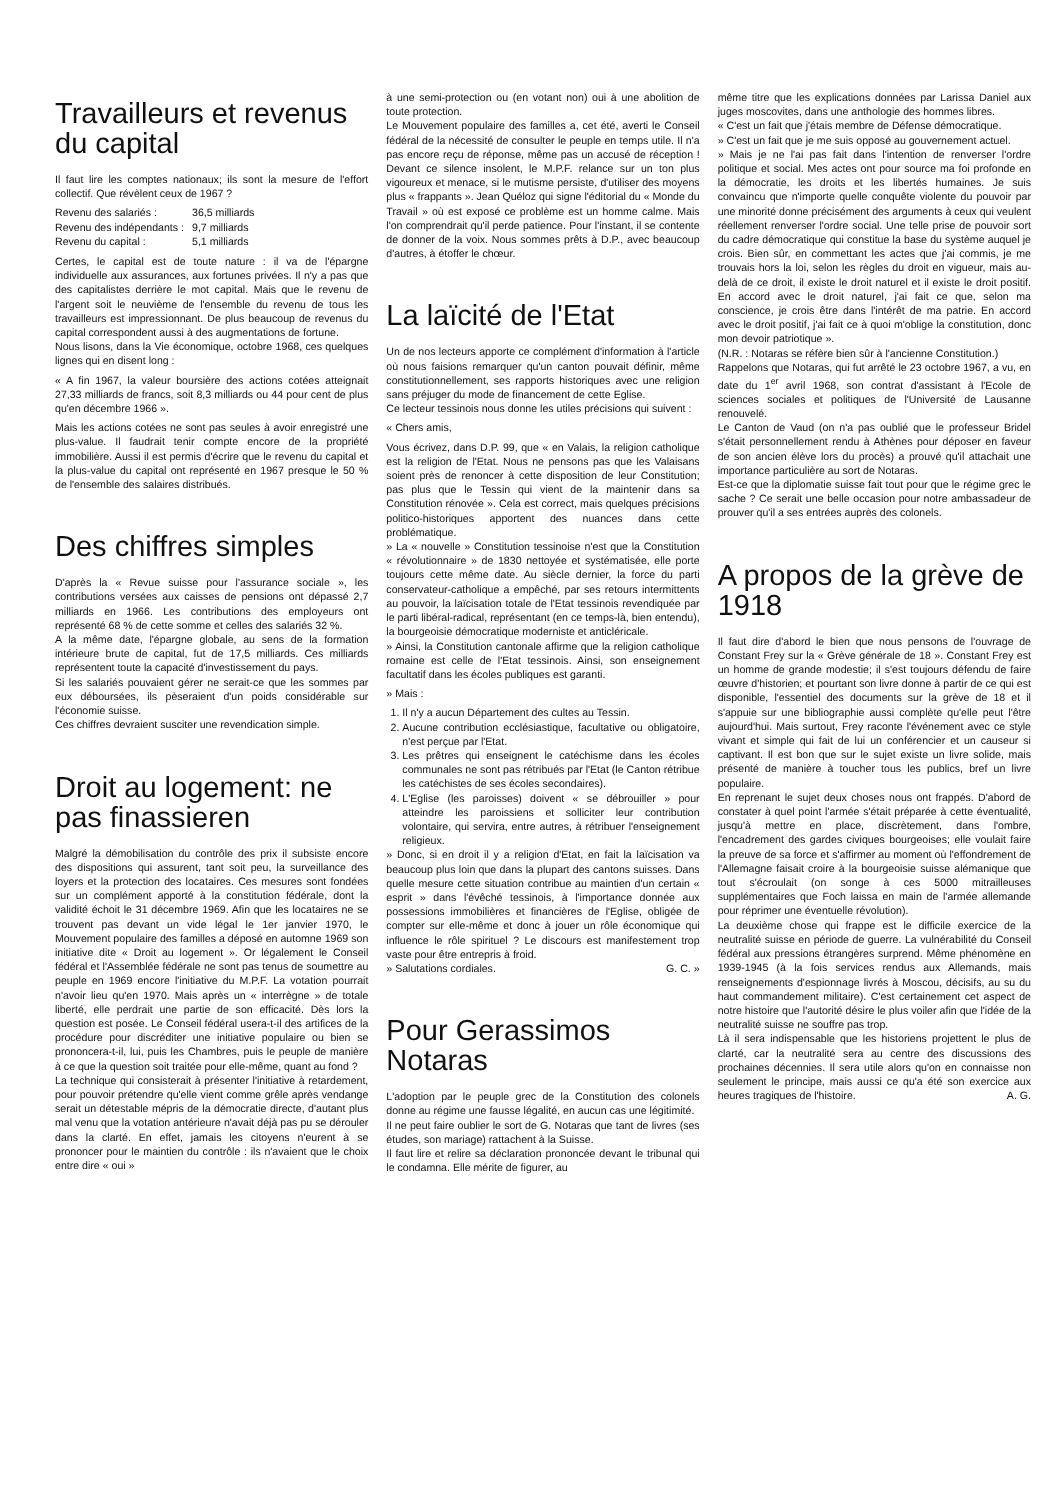Travailleurs et revenus du capital
Il faut lire les comptes nationaux; ils sont la mesure de l'effort collectif. Que révèlent ceux de 1967 ?
| Revenu des salariés : | 36,5 milliards |
| Revenu des indépendants : | 9,7 milliards |
| Revenu du capital : | 5,1 milliards |
Certes, le capital est de toute nature : il va de l'épargne individuelle aux assurances, aux fortunes privées. Il n'y a pas que des capitalistes derrière le mot capital. Mais que le revenu de l'argent soit le neuvième de l'ensemble du revenu de tous les travailleurs est impressionnant. De plus beaucoup de revenus du capital correspondent aussi à des augmentations de fortune.
Nous lisons, dans la Vie économique, octobre 1968, ces quelques lignes qui en disent long :
« A fin 1967, la valeur boursière des actions cotées atteignait 27,33 milliards de francs, soit 8,3 milliards ou 44 pour cent de plus qu'en décembre 1966 ».
Mais les actions cotées ne sont pas seules à avoir enregistré une plus-value. Il faudrait tenir compte encore de la propriété immobilière. Aussi il est permis d'écrire que le revenu du capital et la plus-value du capital ont représenté en 1967 presque le 50 % de l'ensemble des salaires distribués.
Des chiffres simples
D'après la « Revue suisse pour l'assurance sociale », les contributions versées aux caisses de pensions ont dépassé 2,7 milliards en 1966. Les contributions des employeurs ont représenté 68 % de cette somme et celles des salariés 32 %.
A la même date, l'épargne globale, au sens de la formation intérieure brute de capital, fut de 17,5 milliards. Ces milliards représentent toute la capacité d'investissement du pays.
Si les salariés pouvaient gérer ne serait-ce que les sommes par eux déboursées, ils pèseraient d'un poids considérable sur l'économie suisse.
Ces chiffres devraient susciter une revendication simple.
Droit au logement: ne pas finassieren
Malgré la démobilisation du contrôle des prix il subsiste encore des dispositions qui assurent, tant soit peu, la surveillance des loyers et la protection des locataires. Ces mesures sont fondées sur un complément apporté à la constitution fédérale, dont la validité échoit le 31 décembre 1969. Afin que les locataires ne se trouvent pas devant un vide légal le 1er janvier 1970, le Mouvement populaire des familles a déposé en automne 1969 son initiative dite « Droit au logement ». Or légalement le Conseil fédéral et l'Assemblée fédérale ne sont pas tenus de soumettre au peuple en 1969 encore l'initiative du M.P.F. La votation pourrait n'avoir lieu qu'en 1970. Mais après un « interrègne » de totale liberté, elle perdrait une partie de son efficacité. Dès lors la question est posée. Le Conseil fédéral usera-t-il des artifices de la procédure pour discréditer une initiative populaire ou bien se prononcera-t-il, lui, puis les Chambres, puis le peuple de manière à ce que la question soit traitée pour elle-même, quant au fond ?
La technique qui consisterait à présenter l'initiative à retardement, pour pouvoir prétendre qu'elle vient comme grêle après vendange serait un détestable mépris de la démocratie directe, d'autant plus mal venu que la votation antérieure n'avait déjà pas pu se dérouler dans la clarté. En effet, jamais les citoyens n'eurent à se prononcer pour le maintien du contrôle : ils n'avaient que le choix entre dire « oui »
à une semi-protection ou (en votant non) oui à une abolition de toute protection.
Le Mouvement populaire des familles a, cet été, averti le Conseil fédéral de la nécessité de consulter le peuple en temps utile. Il n'a pas encore reçu de réponse, même pas un accusé de réception ! Devant ce silence insolent, le M.P.F. relance sur un ton plus vigoureux et menace, si le mutisme persiste, d'utiliser des moyens plus « frappants ». Jean Quéloz qui signe l'éditorial du « Monde du Travail » où est exposé ce problème est un homme calme. Mais l'on comprendrait qu'il perde patience. Pour l'instant, il se contente de donner de la voix. Nous sommes prêts à D.P., avec beaucoup d'autres, à étoffer le chœur.
La laïcité de l'Etat
Un de nos lecteurs apporte ce complément d'information à l'article où nous faisions remarquer qu'un canton pouvait définir, même constitutionnellement, ses rapports historiques avec une religion sans préjuger du mode de financement de cette Eglise.
Ce lecteur tessinois nous donne les utiles précisions qui suivent :
« Chers amis,
Vous écrivez, dans D.P. 99, que « en Valais, la religion catholique est la religion de l'Etat. Nous ne pensons pas que les Valaisans soient près de renoncer à cette disposition de leur Constitution; pas plus que le Tessin qui vient de la maintenir dans sa Constitution rénovée ». Cela est correct, mais quelques précisions politico-historiques apportent des nuances dans cette problématique.
» La « nouvelle » Constitution tessinoise n'est que la Constitution « révolutionnaire » de 1830 nettoyée et systématisée, elle porte toujours cette même date. Au siècle dernier, la force du parti conservateur-catholique a empêché, par ses retours intermittents au pouvoir, la laïcisation totale de l'Etat tessinois revendiquée par le parti libéral-radical, représentant (en ce temps-là, bien entendu), la bourgeoisie démocratique moderniste et anticléricale.
» Ainsi, la Constitution cantonale affirme que la religion catholique romaine est celle de l'Etat tessinois. Ainsi, son enseignement facultatif dans les écoles publiques est garanti.
» Mais :
1. Il n'y a aucun Département des cultes au Tessin.
2. Aucune contribution ecclésiastique, facultative ou obligatoire, n'est perçue par l'Etat.
3. Les prêtres qui enseignent le catéchisme dans les écoles communales ne sont pas rétribués par l'Etat (le Canton rétribue les catéchistes de ses écoles secondaires).
4. L'Eglise (les paroisses) doivent « se débrouiller » pour atteindre les paroissiens et solliciter leur contribution volontaire, qui servira, entre autres, à rétribuer l'enseignement religieux.
» Donc, si en droit il y a religion d'Etat, en fait la laïcisation va beaucoup plus loin que dans la plupart des cantons suisses. Dans quelle mesure cette situation contribue au maintien d'un certain « esprit » dans l'évêché tessinois, à l'importance donnée aux possessions immobilières et financières de l'Eglise, obligée de compter sur elle-même et donc à jouer un rôle économique qui influence le rôle spirituel ? Le discours est manifestement trop vaste pour être entrepris à froid.
» Salutations cordiales. G. C. »
Pour Gerassimos Notaras
L'adoption par le peuple grec de la Constitution des colonels donne au régime une fausse légalité, en aucun cas une légitimité.
Il ne peut faire oublier le sort de G. Notaras que tant de livres (ses études, son mariage) rattachent à la Suisse.
Il faut lire et relire sa déclaration prononcée devant le tribunal qui le condamna. Elle mérite de figurer, au
même titre que les explications données par Larissa Daniel aux juges moscovites, dans une anthologie des hommes libres.
« C'est un fait que j'étais membre de Défense démocratique.
» C'est un fait que je me suis opposé au gouvernement actuel.
» Mais je ne l'ai pas fait dans l'intention de renverser l'ordre politique et social. Mes actes ont pour source ma foi profonde en la démocratie, les droits et les libertés humaines. Je suis convaincu que n'importe quelle conquête violente du pouvoir par une minorité donne précisément des arguments à ceux qui veulent réellement renverser l'ordre social. Une telle prise de pouvoir sort du cadre démocratique qui constitue la base du système auquel je crois. Bien sûr, en commettant les actes que j'ai commis, je me trouvais hors la loi, selon les règles du droit en vigueur, mais au-delà de ce droit, il existe le droit naturel et il existe le droit positif. En accord avec le droit naturel, j'ai fait ce que, selon ma conscience, je crois être dans l'intérêt de ma patrie. En accord avec le droit positif, j'ai fait ce à quoi m'oblige la constitution, donc mon devoir patriotique ».
(N.R. : Notaras se réfère bien sûr à l'ancienne Constitution.)
Rappelons que Notaras, qui fut arrêté le 23 octobre 1967, a vu, en date du 1<sup>er</sup> avril 1968, son contrat d'assistant à l'Ecole de sciences sociales et politiques de l'Université de Lausanne renouvelé.
Le Canton de Vaud (on n'a pas oublié que le professeur Bridel s'était personnellement rendu à Athènes pour déposer en faveur de son ancien élève lors du procès) a prouvé qu'il attachait une importance particulière au sort de Notaras.
Est-ce que la diplomatie suisse fait tout pour que le régime grec le sache ? Ce serait une belle occasion pour notre ambassadeur de prouver qu'il a ses entrées auprès des colonels.
A propos de la grève de 1918
Il faut dire d'abord le bien que nous pensons de l'ouvrage de Constant Frey sur la « Grève générale de 18 ». Constant Frey est un homme de grande modestie; il s'est toujours défendu de faire œuvre d'historien; et pourtant son livre donne à partir de ce qui est disponible, l'essentiel des documents sur la grève de 18 et il s'appuie sur une bibliographie aussi complète qu'elle peut l'être aujourd'hui. Mais surtout, Frey raconte l'événement avec ce style vivant et simple qui fait de lui un conférencier et un causeur si captivant. Il est bon que sur le sujet existe un livre solide, mais présenté de manière à toucher tous les publics, bref un livre populaire.
En reprenant le sujet deux choses nous ont frappés. D'abord de constater à quel point l'armée s'était préparée à cette éventualité, jusqu'à mettre en place, discrètement, dans l'ombre, l'encadrement des gardes civiques bourgeoises; elle voulait faire la preuve de sa force et s'affirmer au moment où l'effondrement de l'Allemagne faisait croire à la bourgeoisie suisse alémanique que tout s'écroulait (on songe à ces 5000 mitrailleuses supplémentaires que Foch laissa en main de l'armée allemande pour réprimer une éventuelle révolution).
La deuxième chose qui frappe est le difficile exercice de la neutralité suisse en période de guerre. La vulnérabilité du Conseil fédéral aux pressions étrangères surprend. Même phénomène en 1939-1945 (à la fois services rendus aux Allemands, mais renseignements d'espionnage livrés à Moscou, décisifs, au su du haut commandement militaire). C'est certainement cet aspect de notre histoire que l'autorité désire le plus voiler afin que l'idée de la neutralité suisse ne souffre pas trop.
Là il sera indispensable que les historiens projettent le plus de clarté, car la neutralité sera au centre des discussions des prochaines décennies. Il sera utile alors qu'on en connaisse non seulement le principe, mais aussi ce qu'a été son exercice aux heures tragiques de l'histoire. A. G.